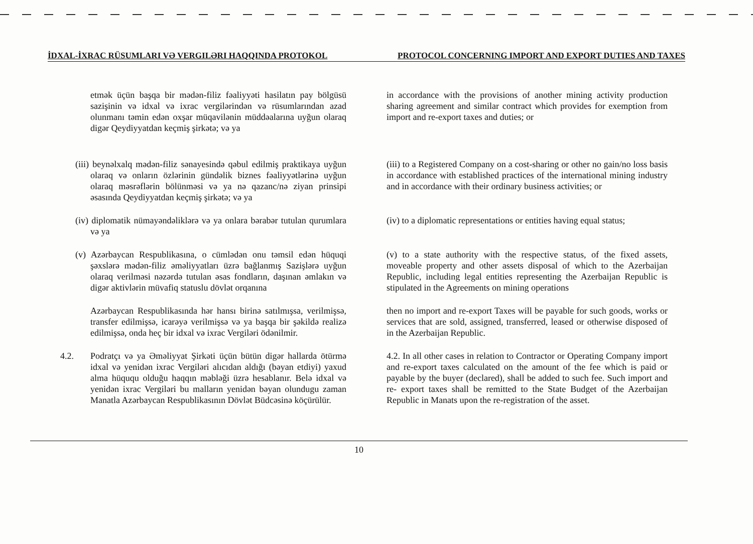İDXAL-İXRAC RÜSUMLARI VƏ VERGILƏRI HAQQINDA PROTOKOL PROTOCOL CONCERNING IMPORT AND EXPORT DUTIES AND TAXES
etmək üçün başqa bir mədən-filiz fəaliyyəti hasilatın pay bölgüsü sazişinin və idxal və ixrac vergilərindən və rüsumlarından azad olunmanı təmin edən oxşar müqavilənin müddəalarına uyğun olaraq digər Qeydiyyatdan keçmiş şirkətə; və ya
in accordance with the provisions of another mining activity production sharing agreement and similar contract which provides for exemption from import and re-export taxes and duties; or
(iii) beynəlxalq mədən-filiz sənayesində qəbul edilmiş praktikaya uyğun olaraq və onların özlərinin gündəlik biznes fəaliyyətlərinə uyğun olaraq məsrəflərin bölünməsi və ya nə qazanc/nə ziyan prinsipi əsasında Qeydiyyatdan keçmiş şirkətə; və ya
(iii) to a Registered Company on a cost-sharing or other no gain/no loss basis in accordance with established practices of the international mining industry and in accordance with their ordinary business activities; or
(iv) diplomatik nümayəndəliklərə və ya onlara bərabər tutulan qurumlara və ya
(iv) to a diplomatic representations or entities having equal status;
(v) Azərbaycan Respublikasına, o cümlədən onu təmsil edən hüquqi şəxslərə mədən-filiz əməliyyatları üzrə bağlanmış Sazişlərə uyğun olaraq verilməsi nəzərdə tutulan əsas fondların, daşınan əmlakın və digər aktivlərin müvafiq statuslu dövlət orqanına
(v) to a state authority with the respective status, of the fixed assets, moveable property and other assets disposal of which to the Azerbaijan Republic, including legal entities representing the Azerbaijan Republic is stipulated in the Agreements on mining operations
Azərbaycan Respublikasında hər hansı birinə satılmışsa, verilmişsə, transfer edilmişsə, icarəyə verilmişsə və ya başqa bir şəkildə realizə edilmişsə, onda heç bir idxal və ixrac Vergiləri ödənilmir.
then no import and re-export Taxes will be payable for such goods, works or services that are sold, assigned, transferred, leased or otherwise disposed of in the Azerbaijan Republic.
4.2. Podratçı və ya Əməliyyat Şirkəti üçün bütün digər hallarda ötürmə idxal və yenidən ixrac Vergiləri alıcıdan aldığı (bəyan etdiyi) yaxud alma hüququ olduğu haqqın məbləği üzrə hesablanır. Belə idxal və yenidən ixrac Vergiləri bu malların yenidən bəyan olundugu zaman Manatla Azərbaycan Respublikasının Dövlət Büdcəsinə köçürülür.
4.2. In all other cases in relation to Contractor or Operating Company import and re-export taxes calculated on the amount of the fee which is paid or payable by the buyer (declared), shall be added to such fee. Such import and re- export taxes shall be remitted to the State Budget of the Azerbaijan Republic in Manats upon the re-registration of the asset.
10